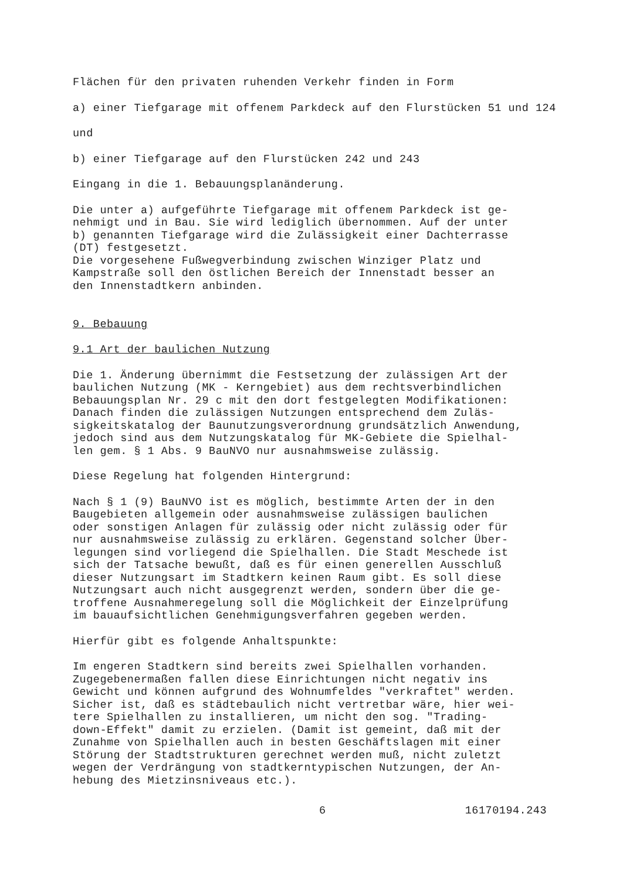Flächen für den privaten ruhenden Verkehr finden in Form
a) einer Tiefgarage mit offenem Parkdeck auf den Flurstücken 51 und 124
und
b) einer Tiefgarage auf den Flurstücken 242 und 243
Eingang in die 1. Bebauungsplanänderung.
Die unter a) aufgeführte Tiefgarage mit offenem Parkdeck ist ge-
nehmigt und in Bau. Sie wird lediglich übernommen. Auf der unter
b) genannten Tiefgarage wird die Zulässigkeit einer Dachterrasse
(DT) festgesetzt.
Die vorgesehene Fußwegverbindung zwischen Winziger Platz und
Kampstraße soll den östlichen Bereich der Innenstadt besser an
den Innenstadtkern anbinden.
9. Bebauung
9.1 Art der baulichen Nutzung
Die 1. Änderung übernimmt die Festsetzung der zulässigen Art der
baulichen Nutzung (MK - Kerngebiet) aus dem rechtsverbindlichen
Bebauungsplan Nr. 29 c mit den dort festgelegten Modifikationen:
Danach finden die zulässigen Nutzungen entsprechend dem Zuläs-
sigkeitskatalog der Baunutzungsverordnung grundsätzlich Anwendung,
jedoch sind aus dem Nutzungskatalog für MK-Gebiete die Spielhal-
len gem. § 1 Abs. 9 BauNVO nur ausnahmsweise zulässig.
Diese Regelung hat folgenden Hintergrund:
Nach § 1 (9) BauNVO ist es möglich, bestimmte Arten der in den
Baugebieten allgemein oder ausnahmsweise zulässigen baulichen
oder sonstigen Anlagen für zulässig oder nicht zulässig oder für
nur ausnahmsweise zulässig zu erklären. Gegenstand solcher Über-
legungen sind vorliegend die Spielhallen. Die Stadt Meschede ist
sich der Tatsache bewußt, daß es für einen generellen Ausschluß
dieser Nutzungsart im Stadtkern keinen Raum gibt. Es soll diese
Nutzungsart auch nicht ausgegrenzt werden, sondern über die ge-
troffene Ausnahmeregelung soll die Möglichkeit der Einzelprüfung
im bauaufsichtlichen Genehmigungsverfahren gegeben werden.
Hierfür gibt es folgende Anhaltspunkte:
Im engeren Stadtkern sind bereits zwei Spielhallen vorhanden.
Zugegebenermaßen fallen diese Einrichtungen nicht negativ ins
Gewicht und können aufgrund des Wohnumfeldes "verkraftet" werden.
Sicher ist, daß es städtebaulich nicht vertretbar wäre, hier wei-
tere Spielhallen zu installieren, um nicht den sog. "Trading-
down-Effekt" damit zu erzielen. (Damit ist gemeint, daß mit der
Zunahme von Spielhallen auch in besten Geschäftslagen mit einer
Störung der Stadtstrukturen gerechnet werden muß, nicht zuletzt
wegen der Verdrängung von stadtkerntypischen Nutzungen, der An-
hebung des Mietzinsniveaus etc.).
6 16170194.243